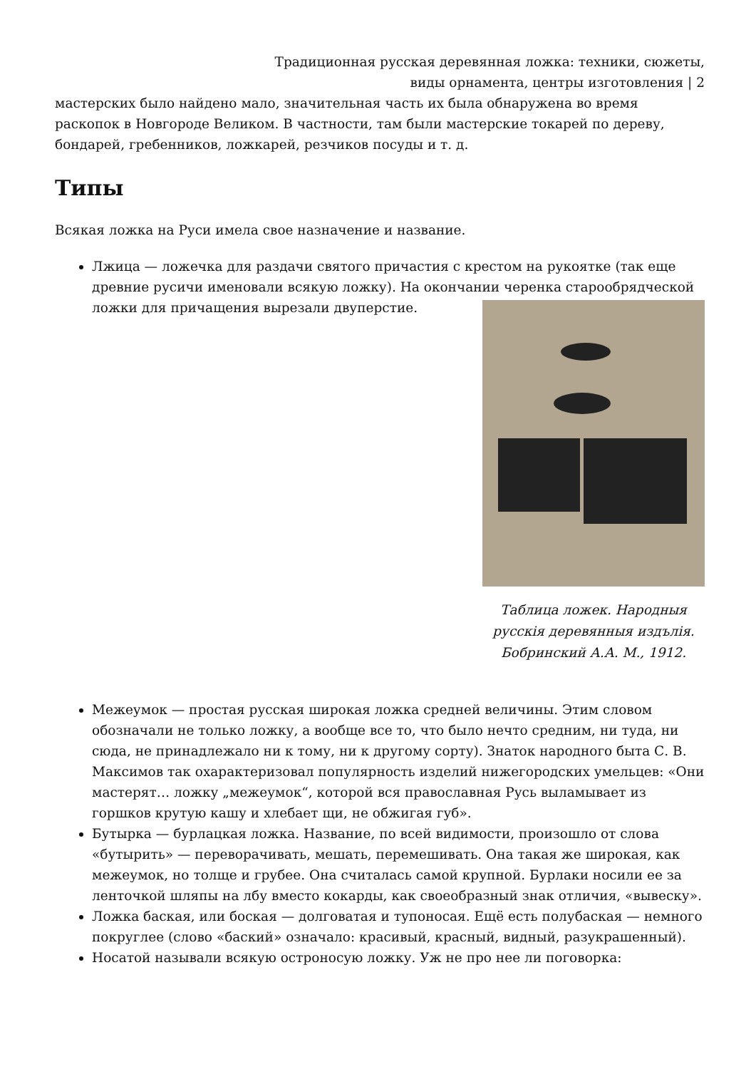Традиционная русская деревянная ложка: техники, сюжеты,
виды орнамента, центры изготовления | 2
мастерских было найдено мало, значительная часть их была обнаружена во время раскопок в Новгороде Великом. В частности, там были мастерские токарей по дереву, бондарей, гребенников, ложкарей, резчиков посуды и т. д.
Типы
Всякая ложка на Руси имела свое назначение и название.
Лжица — ложечка для раздачи святого причастия с крестом на рукоятке (так еще древние русичи именовали всякую ложку). На окончании
Таблица ложек. Народныя русскія деревянныя издълія. Бобринский А.А. М., 1912.
черенка старообрядческой ложки для причащения вырезали двуперстие.
Межеумок — простая русская широкая ложка средней величины. Этим словом обозначали не только ложку, а вообще все то, что было нечто средним, ни туда, ни сюда, не принадлежало ни к тому, ни к другому сорту). Знаток народного быта С. В. Максимов так охарактеризовал популярность изделий нижегородских умельцев: «Они мастерят… ложку „межеумок“, которой вся православная Русь выламывает из горшков крутую кашу и хлебает щи, не обжигая губ».
Бутырка — бурлацкая ложка. Название, по всей видимости, произошло от слова «бутырить» — переворачивать, мешать, перемешивать. Она такая же широкая, как межеумок, но толще и грубее. Она считалась самой крупной. Бурлаки носили ее за ленточкой шляпы на лбу вместо кокарды, как своеобразный знак отличия, «вывеску».
Ложка баская, или боская — долговатая и тупоносая. Ещё есть полубаская — немного покруглее (слово «баский» означало: красивый, красный, видный, разукрашенный).
Носатой называли всякую остроносую ложку. Уж не про нее ли поговорка: